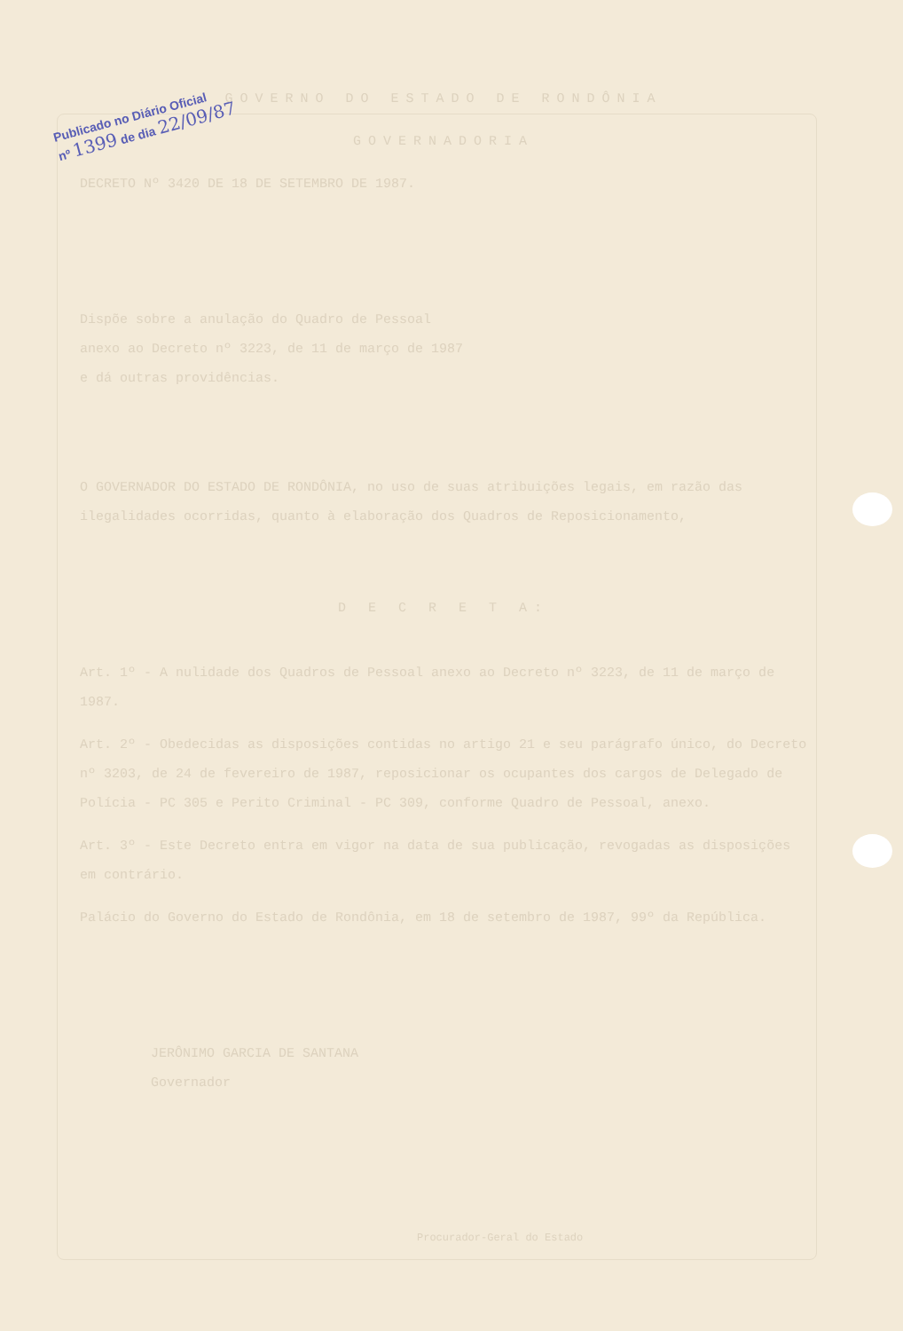Publicado no Diário Oficial
nº 1399 de dia 22/09/87
GOVERNO DO ESTADO DE RONDÔNIA
GOVERNADORIA
DECRETO Nº 3420 DE 18 DE SETEMBRO DE 1987.
Dispõe sobre a anulação do Quadro de Pessoal anexo ao Decreto nº 3223, de 11 de março de 1987 e dá outras providências.
O GOVERNADOR DO ESTADO DE RONDÔNIA, no uso de suas atribuições legais, em razão das ilegalidades ocorridas, quanto à elaboração dos Quadros de Reposicionamento,
D E C R E T A:
Art. 1º - A nulidade dos Quadros de Pessoal anexo ao Decreto nº 3223, de 11 de março de 1987.
Art. 2º - Obedecidas as disposições contidas no artigo 21 e seu parágrafo único, do Decreto nº 3203, de 24 de fevereiro de 1987, reposicionar os ocupantes dos cargos de Delegado de Polícia - PC 305 e Perito Criminal - PC 309, conforme Quadro de Pessoal, anexo.
Art. 3º - Este Decreto entra em vigor na data de sua publicação, revogadas as disposições em contrário.
Palácio do Governo do Estado de Rondônia, em 18 de setembro de 1987, 99º da República.
JERÔNIMO GARCIA DE SANTANA
Governador
Procurador-Geral do Estado